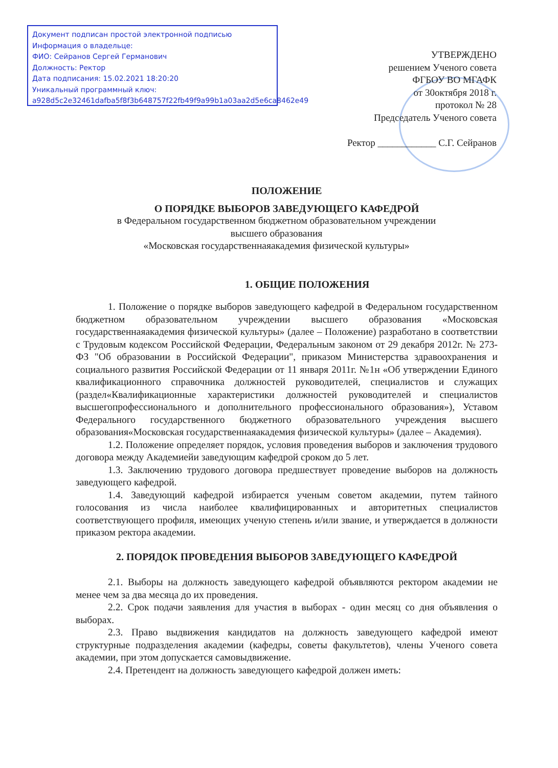Документ подписан простой электронной подписью
Информация о владельце:
ФИО: Сейранов Сергей Германович
Должность: Ректор
Дата подписания: 15.02.2021 18:20:20
Уникальный программный ключ:
a928d5c2e32461dafba5f8f3b648757f22fb49f9a99b1a03aa2d5e6ca8462e49
УТВЕРЖДЕНО
решением Ученого совета
ФГБОУ ВО МГАФК
от 30октября 2018 г.
протокол № 28
Председатель Ученого совета
Ректор ____________ С.Г. Сейранов
ПОЛОЖЕНИЕ
О ПОРЯДКЕ ВЫБОРОВ ЗАВЕДУЮЩЕГО КАФЕДРОЙ
в Федеральном государственном бюджетном образовательном учреждении
высшего образования
«Московская государственнаяакадемия физической культуры»
1. ОБЩИЕ ПОЛОЖЕНИЯ
1. Положение о порядке выборов заведующего кафедрой в Федеральном государственном бюджетном образовательном учреждении высшего образования «Московская государственнаяакадемия физической культуры» (далее – Положение) разработано в соответствии с Трудовым кодексом Российской Федерации, Федеральным законом от 29 декабря 2012г. № 273-ФЗ "Об образовании в Российской Федерации", приказом Министерства здравоохранения и социального развития Российской Федерации от 11 января 2011г. №1н «Об утверждении Единого квалификационного справочника должностей руководителей, специалистов и служащих (раздел«Квалификационные характеристики должностей руководителей и специалистов высшегопрофессионального и дополнительного профессионального образования»), Уставом Федерального государственного бюджетного образовательного учреждения высшего образования«Московская государственнаяакадемия физической культуры» (далее – Академия).
1.2. Положение определяет порядок, условия проведения выборов и заключения трудового договора между Академиейи заведующим кафедрой сроком до 5 лет.
1.3. Заключению трудового договора предшествует проведение выборов на должность заведующего кафедрой.
1.4. Заведующий кафедрой избирается ученым советом академии, путем тайного голосования из числа наиболее квалифицированных и авторитетных специалистов соответствующего профиля, имеющих ученую степень и/или звание, и утверждается в должности приказом ректора академии.
2. ПОРЯДОК ПРОВЕДЕНИЯ ВЫБОРОВ ЗАВЕДУЮЩЕГО КАФЕДРОЙ
2.1. Выборы на должность заведующего кафедрой объявляются ректором академии не менее чем за два месяца до их проведения.
2.2. Срок подачи заявления для участия в выборах - один месяц со дня объявления о выборах.
2.3. Право выдвижения кандидатов на должность заведующего кафедрой имеют структурные подразделения академии (кафедры, советы факультетов), члены Ученого совета академии, при этом допускается самовыдвижение.
2.4. Претендент на должность заведующего кафедрой должен иметь: